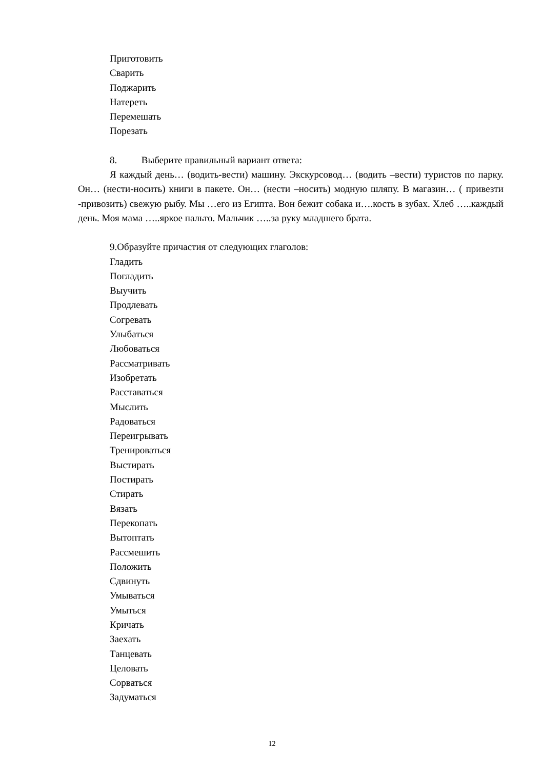Приготовить
Сварить
Поджарить
Натереть
Перемешать
Порезать
8. Выберите правильный вариант ответа:
Я каждый день… (водить-вести) машину. Экскурсовод… (водить –вести) туристов по парку. Он… (нести-носить) книги в пакете. Он… (нести –носить) модную шляпу. В магазин… ( привезти -привозить) свежую рыбу. Мы …его из Египта. Вон бежит собака и….кость в зубах. Хлеб …..каждый день. Моя мама …..яркое пальто. Мальчик …..за руку младшего брата.
9.Образуйте причастия от следующих глаголов:
Гладить
Погладить
Выучить
Продлевать
Согревать
Улыбаться
Любоваться
Рассматривать
Изобретать
Расставаться
Мыслить
Радоваться
Переигрывать
Тренироваться
Выстирать
Постирать
Стирать
Вязать
Перекопать
Вытоптать
Рассмешить
Положить
Сдвинуть
Умываться
Умыться
Кричать
Заехать
Танцевать
Целовать
Сорваться
Задуматься
12